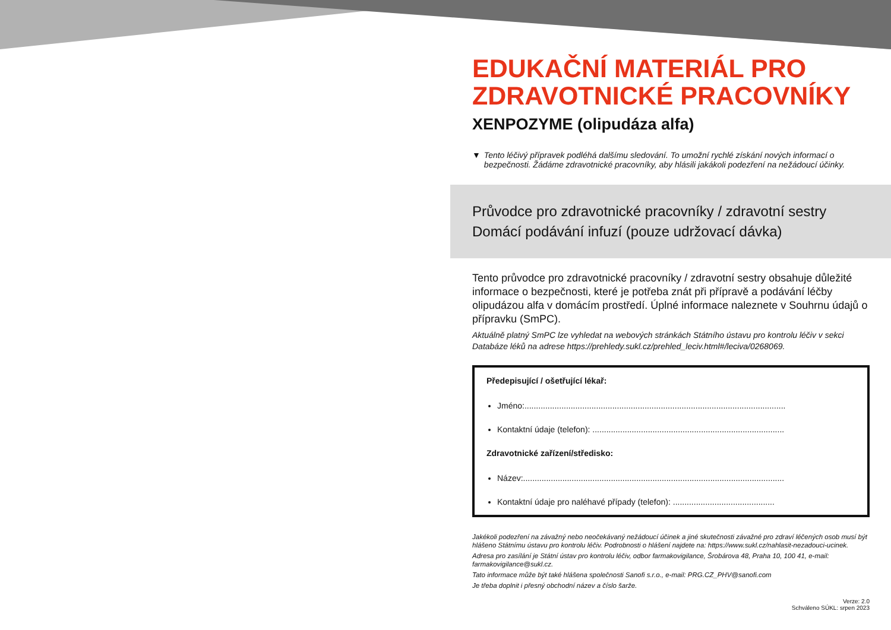EDUKAČNÍ MATERIÁL PRO
ZDRAVOTNICKÉ PRACOVNÍKY
XENPOZYME (olipudáza alfa)
▼ Tento léčivý přípravek podléhá dalšímu sledování. To umožní rychlé získání nových informací o bezpečnosti. Žádáme zdravotnické pracovníky, aby hlásili jakákoli podezření na nežádoucí účinky.
Průvodce pro zdravotnické pracovníky / zdravotní sestry
Domácí podávání infuzí (pouze udržovací dávka)
Tento průvodce pro zdravotnické pracovníky / zdravotní sestry obsahuje důležité informace o bezpečnosti, které je potřeba znát při přípravě a podávání léčby olipudázou alfa v domácím prostředí. Úplné informace naleznete v Souhrnu údajů o přípravku (SmPC).
Aktuálně platný SmPC lze vyhledat na webových stránkách Státního ústavu pro kontrolu léčiv v sekci Databáze léků na adrese https://prehledy.sukl.cz/prehled_leciv.html#/leciva/0268069.
Předepisující / ošetřující lékař:
Jméno:.................................................................................................................
Kontaktní údaje (telefon): ...................................................................................
Zdravotnické zařízení/středisko:
Název:.................................................................................................................
Kontaktní údaje pro naléhavé případy (telefon): ............................................
Jakékoli podezření na závažný nebo neočekávaný nežádoucí účinek a jiné skutečnosti závažné pro zdraví léčených osob musí být hlášeno Státnímu ústavu pro kontrolu léčiv. Podrobnosti o hlášení najdete na: https://www.sukl.cz/nahlasit-nezadouci-ucinek.
Adresa pro zasílání je Státní ústav pro kontrolu léčiv, odbor farmakovigilance, Šrobárova 48, Praha 10, 100 41, e-mail: farmakovigilance@sukl.cz.
Tato informace může být také hlášena společnosti Sanofi s.r.o., e-mail: PRG.CZ_PHV@sanofi.com
Je třeba doplnit i přesný obchodní název a číslo šarže.
Verze: 2.0
Schváleno SÚKL: srpen 2023